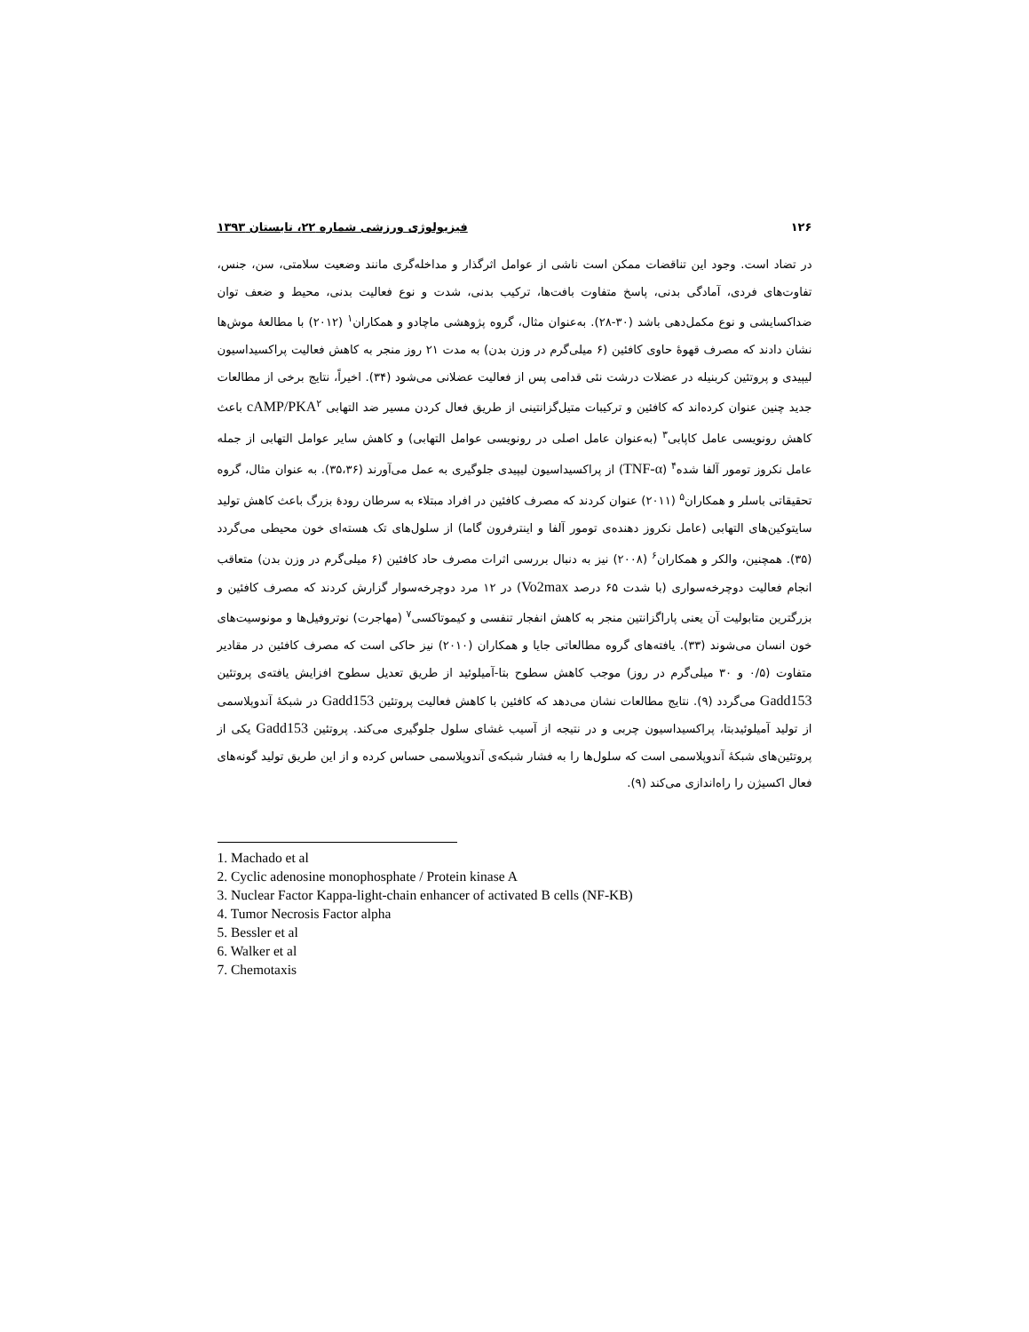۱۲۶ فیزیولوژی ورزشی شماره ۲۲، تابستان ۱۳۹۳
در تضاد است. وجود این تناقضات ممکن است ناشی از عوامل اثرگذار و مداخله‌گری مانند وضعیت سلامتی، سن، جنس، تفاوت‌های فردی، آمادگی بدنی، پاسخ متفاوت بافت‌ها، ترکیب بدنی، شدت و نوع فعالیت بدنی، محیط و ضعف توان ضداکسایشی و نوع مکمل‌دهی باشد (۳۰-۲۸). به‌عنوان مثال، گروه پژوهشی ماچادو و همکاران<sup>۱</sup> (۲۰۱۲) با مطالعهٔ موش‌ها نشان دادند که مصرف قهوهٔ حاوی کافئین (۶ میلی‌گرم در وزن بدن) به مدت ۲۱ روز منجر به کاهش فعالیت پراکسیداسیون لیپیدی و پروتئین کربنیله در عضلات درشت نئی قدامی پس از فعالیت عضلانی می‌شود (۳۴). اخیراً، نتایج برخی از مطالعات جدید چنین عنوان کرده‌اند که کافئین و ترکیبات متیل‌گزانتینی از طریق فعال کردن مسیر ضد التهابی cAMP/PKA<sup>۲</sup> باعث کاهش رونویسی عامل کاپابی<sup>۳</sup> (به‌عنوان عامل اصلی در رونویسی عوامل التهابی) و کاهش سایر عوامل التهابی از جمله عامل نکروز تومور آلفا شده<sup>۴</sup> (TNF-α) از پراکسیداسیون لیپیدی جلوگیری به عمل می‌آورند (۳۵،۳۶). به عنوان مثال، گروه تحقیقاتی باسلر و همکاران<sup>۵</sup> (۲۰۱۱) عنوان کردند که مصرف کافئین در افراد مبتلاء به سرطان رودهٔ بزرگ باعث کاهش تولید سایتوکین‌های التهابی (عامل نکروز دهنده‌ی تومور آلفا و اینترفرون گاما) از سلول‌های تک هسته‌ای خون محیطی می‌گردد (۳۵). همچنین، والکر و همکاران<sup>۶</sup> (۲۰۰۸) نیز به دنبال بررسی اثرات مصرف حاد کافئین (۶ میلی‌گرم در وزن بدن) متعاقب انجام فعالیت دوچرخه‌سواری (با شدت ۶۵ درصد Vo2max) در ۱۲ مرد دوچرخه‌سوار گزارش کردند که مصرف کافئین و بزرگترین متابولیت آن یعنی پاراگزانتین منجر به کاهش انفجار تنفسی و کیموتاکسی<sup>۷</sup> (مهاجرت) نوتروفیل‌ها و مونوسیت‌های خون انسان می‌شوند (۳۳). یافته‌های گروه مطالعاتی جایا و همکاران (۲۰۱۰) نیز حاکی است که مصرف کافئین در مقادیر متفاوت (۰/۵ و ۳۰ میلی‌گرم در روز) موجب کاهش سطوح بتا-آمیلوئید از طریق تعدیل سطوح افزایش یافته‌ی پروتئین Gadd153 می‌گردد (۹). نتایج مطالعات نشان می‌دهد که کافئین با کاهش فعالیت پروتئین Gadd153 در شبکهٔ آندوپلاسمی از تولید آمیلوئیدبتا، پراکسیداسیون چربی و در نتیجه از آسیب غشای سلول جلوگیری می‌کند. پروتئین Gadd153 یکی از پروتئین‌های شبکهٔ آندوپلاسمی است که سلول‌ها را به فشار شبکه‌ی آندوپلاسمی حساس کرده و از این طریق تولید گونه‌های فعال اکسیژن را راه‌اندازی می‌کند (۹).
1. Machado et al
2. Cyclic adenosine monophosphate / Protein kinase A
3. Nuclear Factor Kappa-light-chain enhancer of activated B cells (NF-KB)
4. Tumor Necrosis Factor alpha
5. Bessler et al
6. Walker et al
7. Chemotaxis